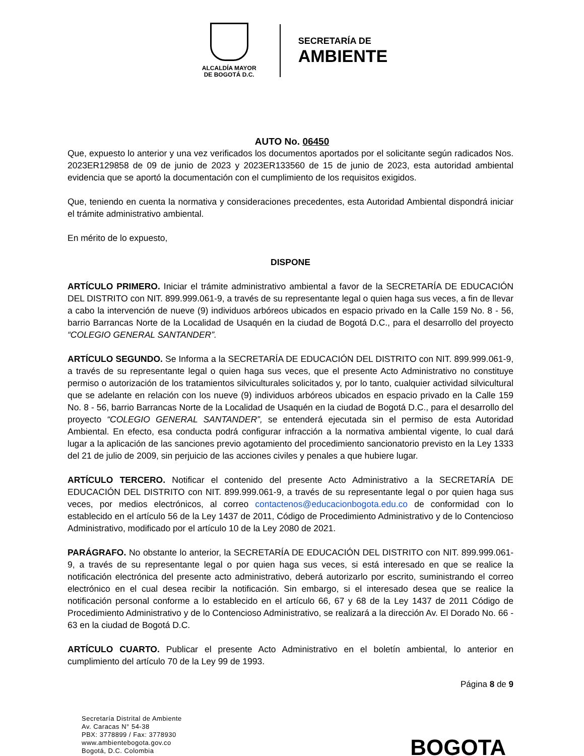ALCALDÍA MAYOR
DE BOGOTÁ D.C.
SECRETARÍA DE
AMBIENTE
AUTO No. 06450
Que, expuesto lo anterior y una vez verificados los documentos aportados por el solicitante según radicados Nos. 2023ER129858 de 09 de junio de 2023 y 2023ER133560 de 15 de junio de 2023, esta autoridad ambiental evidencia que se aportó la documentación con el cumplimiento de los requisitos exigidos.
Que, teniendo en cuenta la normativa y consideraciones precedentes, esta Autoridad Ambiental dispondrá iniciar el trámite administrativo ambiental.
En mérito de lo expuesto,
DISPONE
ARTÍCULO PRIMERO. Iniciar el trámite administrativo ambiental a favor de la SECRETARÍA DE EDUCACIÓN DEL DISTRITO con NIT. 899.999.061-9, a través de su representante legal o quien haga sus veces, a fin de llevar a cabo la intervención de nueve (9) individuos arbóreos ubicados en espacio privado en la Calle 159 No. 8 - 56, barrio Barrancas Norte de la Localidad de Usaquén en la ciudad de Bogotá D.C., para el desarrollo del proyecto “COLEGIO GENERAL SANTANDER”.
ARTÍCULO SEGUNDO. Se Informa a la SECRETARÍA DE EDUCACIÓN DEL DISTRITO con NIT. 899.999.061-9, a través de su representante legal o quien haga sus veces, que el presente Acto Administrativo no constituye permiso o autorización de los tratamientos silviculturales solicitados y, por lo tanto, cualquier actividad silvicultural que se adelante en relación con los nueve (9) individuos arbóreos ubicados en espacio privado en la Calle 159 No. 8 - 56, barrio Barrancas Norte de la Localidad de Usaquén en la ciudad de Bogotá D.C., para el desarrollo del proyecto “COLEGIO GENERAL SANTANDER”, se entenderá ejecutada sin el permiso de esta Autoridad Ambiental. En efecto, esa conducta podrá configurar infracción a la normativa ambiental vigente, lo cual dará lugar a la aplicación de las sanciones previo agotamiento del procedimiento sancionatorio previsto en la Ley 1333 del 21 de julio de 2009, sin perjuicio de las acciones civiles y penales a que hubiere lugar.
ARTÍCULO TERCERO. Notificar el contenido del presente Acto Administrativo a la SECRETARÍA DE EDUCACIÓN DEL DISTRITO con NIT. 899.999.061-9, a través de su representante legal o por quien haga sus veces, por medios electrónicos, al correo contactenos@educacionbogota.edu.co de conformidad con lo establecido en el artículo 56 de la Ley 1437 de 2011, Código de Procedimiento Administrativo y de lo Contencioso Administrativo, modificado por el artículo 10 de la Ley 2080 de 2021.
PARÁGRAFO. No obstante lo anterior, la SECRETARÍA DE EDUCACIÓN DEL DISTRITO con NIT. 899.999.061-9, a través de su representante legal o por quien haga sus veces, si está interesado en que se realice la notificación electrónica del presente acto administrativo, deberá autorizarlo por escrito, suministrando el correo electrónico en el cual desea recibir la notificación. Sin embargo, si el interesado desea que se realice la notificación personal conforme a lo establecido en el artículo 66, 67 y 68 de la Ley 1437 de 2011 Código de Procedimiento Administrativo y de lo Contencioso Administrativo, se realizará a la dirección Av. El Dorado No. 66 - 63 en la ciudad de Bogotá D.C.
ARTÍCULO CUARTO. Publicar el presente Acto Administrativo en el boletín ambiental, lo anterior en cumplimiento del artículo 70 de la Ley 99 de 1993.
Página 8 de 9
Secretaría Distrital de Ambiente
Av. Caracas N° 54-38
PBX: 3778899 / Fax: 3778930
www.ambientebogota.gov.co
Bogotá, D.C. Colombia
BOGOTA